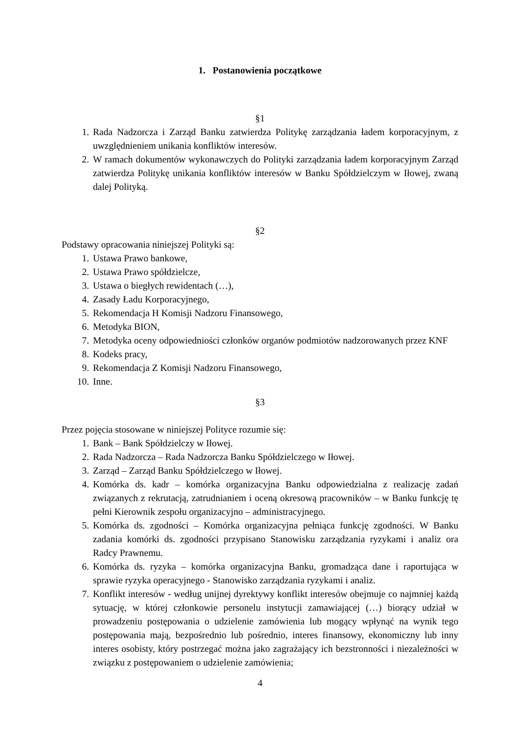1. Postanowienia początkowe
§1
1. Rada Nadzorcza i Zarząd Banku zatwierdza Politykę zarządzania ładem korporacyjnym, z uwzględnieniem unikania konfliktów interesów.
2. W ramach dokumentów wykonawczych do Polityki zarządzania ładem korporacyjnym Zarząd zatwierdza Politykę unikania konfliktów interesów w Banku Spółdzielczym w Iłowej, zwaną dalej Polityką.
§2
Podstawy opracowania niniejszej Polityki są:
1. Ustawa Prawo bankowe,
2. Ustawa Prawo spółdzielcze,
3. Ustawa o biegłych rewidentach (…),
4. Zasady Ładu Korporacyjnego,
5. Rekomendacja H Komisji Nadzoru Finansowego,
6. Metodyka BION,
7. Metodyka oceny odpowiedniości członków organów podmiotów nadzorowanych przez KNF
8. Kodeks pracy,
9. Rekomendacja Z Komisji Nadzoru Finansowego,
10. Inne.
§3
Przez pojęcia stosowane w niniejszej Polityce rozumie się:
1. Bank – Bank Spółdzielczy w Iłowej.
2. Rada Nadzorcza – Rada Nadzorcza Banku Spółdzielczego w Iłowej.
3. Zarząd – Zarząd Banku Spółdzielczego w Iłowej.
4. Komórka ds. kadr – komórka organizacyjna Banku odpowiedzialna z realizację zadań związanych z rekrutacją, zatrudnianiem i oceną okresową pracowników – w Banku funkcję tę pełni Kierownik zespołu organizacyjno – administracyjnego.
5. Komórka ds. zgodności – Komórka organizacyjna pełniąca funkcję zgodności. W Banku zadania komórki ds. zgodności przypisano Stanowisku zarządzania ryzykami i analiz ora Radcy Prawnemu.
6. Komórka ds. ryzyka – komórka organizacyjna Banku, gromadząca dane i raportująca w sprawie ryzyka operacyjnego - Stanowisko zarządzania ryzykami i analiz.
7. Konflikt interesów - według unijnej dyrektywy konflikt interesów obejmuje co najmniej każdą sytuację, w której członkowie personelu instytucji zamawiającej (…) biorący udział w prowadzeniu postępowania o udzielenie zamówienia lub mogący wpłynąć na wynik tego postępowania mają, bezpośrednio lub pośrednio, interes finansowy, ekonomiczny lub inny interes osobisty, który postrzegać można jako zagrażający ich bezstronności i niezależności w związku z postępowaniem o udzielenie zamówienia;
4